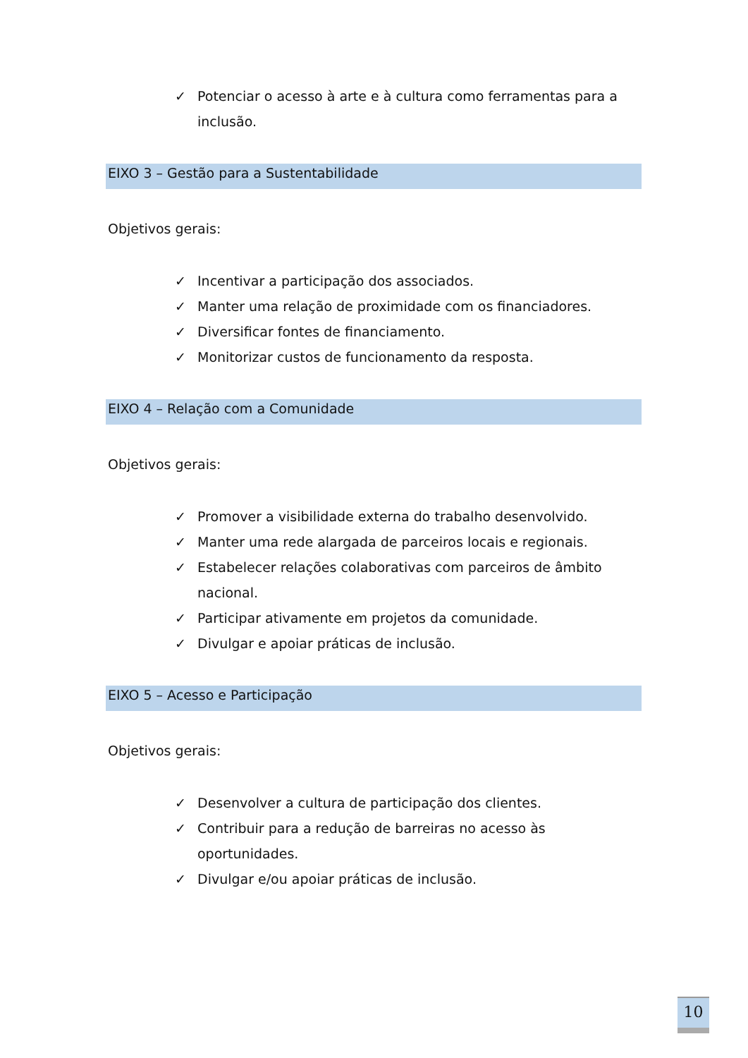✓ Potenciar o acesso à arte e à cultura como ferramentas para a inclusão.
EIXO 3 – Gestão para a Sustentabilidade
Objetivos gerais:
✓ Incentivar a participação dos associados.
✓ Manter uma relação de proximidade com os financiadores.
✓ Diversificar fontes de financiamento.
✓ Monitorizar custos de funcionamento da resposta.
EIXO 4 – Relação com a Comunidade
Objetivos gerais:
✓ Promover a visibilidade externa do trabalho desenvolvido.
✓ Manter uma rede alargada de parceiros locais e regionais.
✓ Estabelecer relações colaborativas com parceiros de âmbito nacional.
✓ Participar ativamente em projetos da comunidade.
✓ Divulgar e apoiar práticas de inclusão.
EIXO 5 – Acesso e Participação
Objetivos gerais:
✓ Desenvolver a cultura de participação dos clientes.
✓ Contribuir para a redução de barreiras no acesso às oportunidades.
✓ Divulgar e/ou apoiar práticas de inclusão.
10